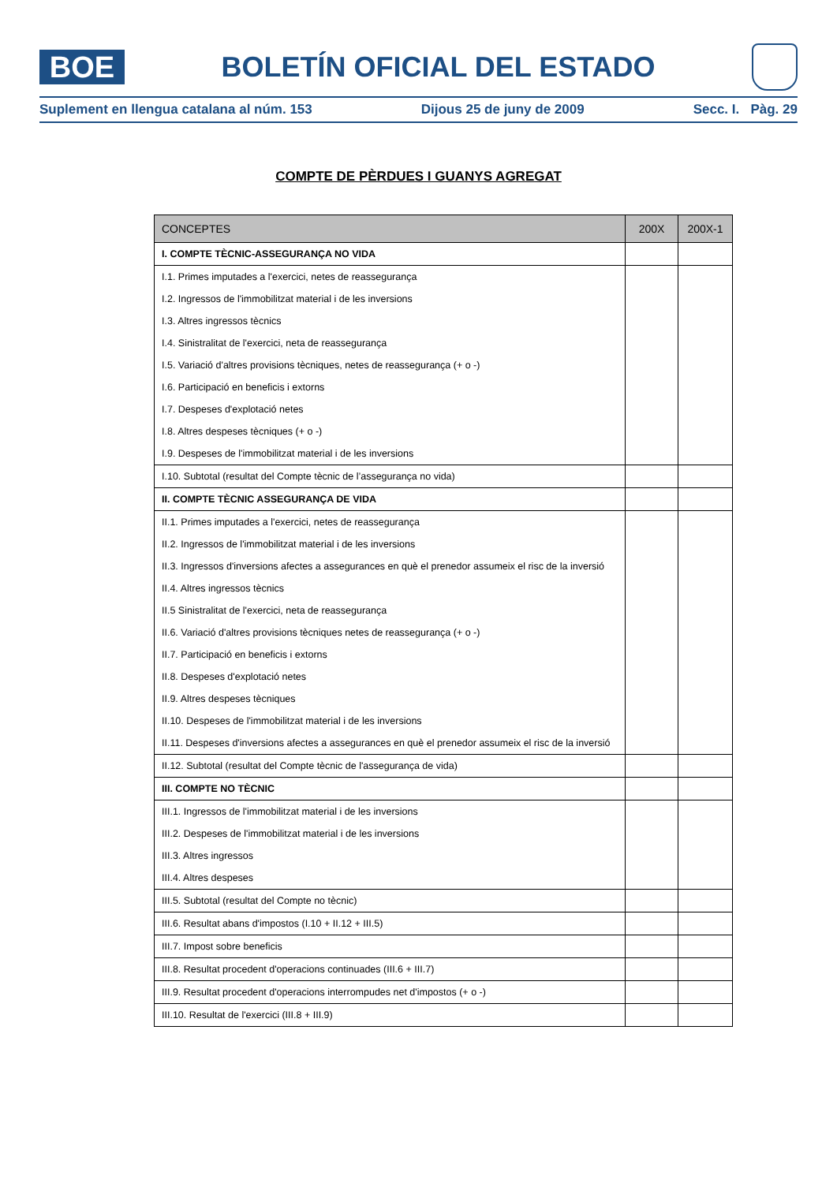BOE
BOLETÍN OFICIAL DEL ESTADO
Suplement en llengua catalana al núm. 153 Dijous 25 de juny de 2009 Secc. I. Pàg. 29
COMPTE DE PÈRDUES I GUANYS AGREGAT
| CONCEPTES | 200X | 200X-1 |
| --- | --- | --- |
| I. COMPTE TÈCNIC-ASSEGURANÇA NO VIDA | | |
| I.1. Primes imputades a l'exercici, netes de reassegurança | | |
| I.2. Ingressos de l'immobilitzat material i de les inversions | | |
| I.3. Altres ingressos tècnics | | |
| I.4. Sinistralitat de l'exercici, neta de reassegurança | | |
| I.5. Variació d'altres provisions tècniques, netes de reassegurança (+ o -) | | |
| I.6. Participació en beneficis i extorns | | |
| I.7. Despeses d'explotació netes | | |
| I.8. Altres despeses tècniques (+ o -) | | |
| I.9. Despeses de l'immobilitzat material i de les inversions | | |
| I.10. Subtotal (resultat del Compte tècnic de l’assegurança no vida) | | |
| II. COMPTE TÈCNIC ASSEGURANÇA DE VIDA | | |
| II.1. Primes imputades a l'exercici, netes de reassegurança | | |
| II.2. Ingressos de l'immobilitzat material i de les inversions | | |
| II.3. Ingressos d'inversions afectes a assegurances en què el prenedor assumeix el risc de la inversió | | |
| II.4. Altres ingressos tècnics | | |
| II.5 Sinistralitat de l'exercici, neta de reassegurança | | |
| II.6. Variació d'altres provisions tècniques netes de reassegurança (+ o -) | | |
| II.7. Participació en beneficis i extorns | | |
| II.8. Despeses d'explotació netes | | |
| II.9. Altres despeses tècniques | | |
| II.10. Despeses de l'immobilitzat material i de les inversions | | |
| II.11. Despeses d'inversions afectes a assegurances en què el prenedor assumeix el risc de la inversió | | |
| II.12. Subtotal (resultat del Compte tècnic de l'assegurança de vida) | | |
| III. COMPTE NO TÈCNIC | | |
| III.1. Ingressos de l'immobilitzat material i de les inversions | | |
| III.2. Despeses de l'immobilitzat material i de les inversions | | |
| III.3. Altres ingressos | | |
| III.4. Altres despeses | | |
| III.5. Subtotal (resultat del Compte no tècnic) | | |
| III.6. Resultat abans d'impostos (I.10 + II.12 + III.5) | | |
| III.7. Impost sobre beneficis | | |
| III.8. Resultat procedent d'operacions continuades (III.6 + III.7) | | |
| III.9. Resultat procedent d'operacions interrompudes net d'impostos (+ o -) | | |
| III.10. Resultat de l'exercici (III.8 + III.9) | | |